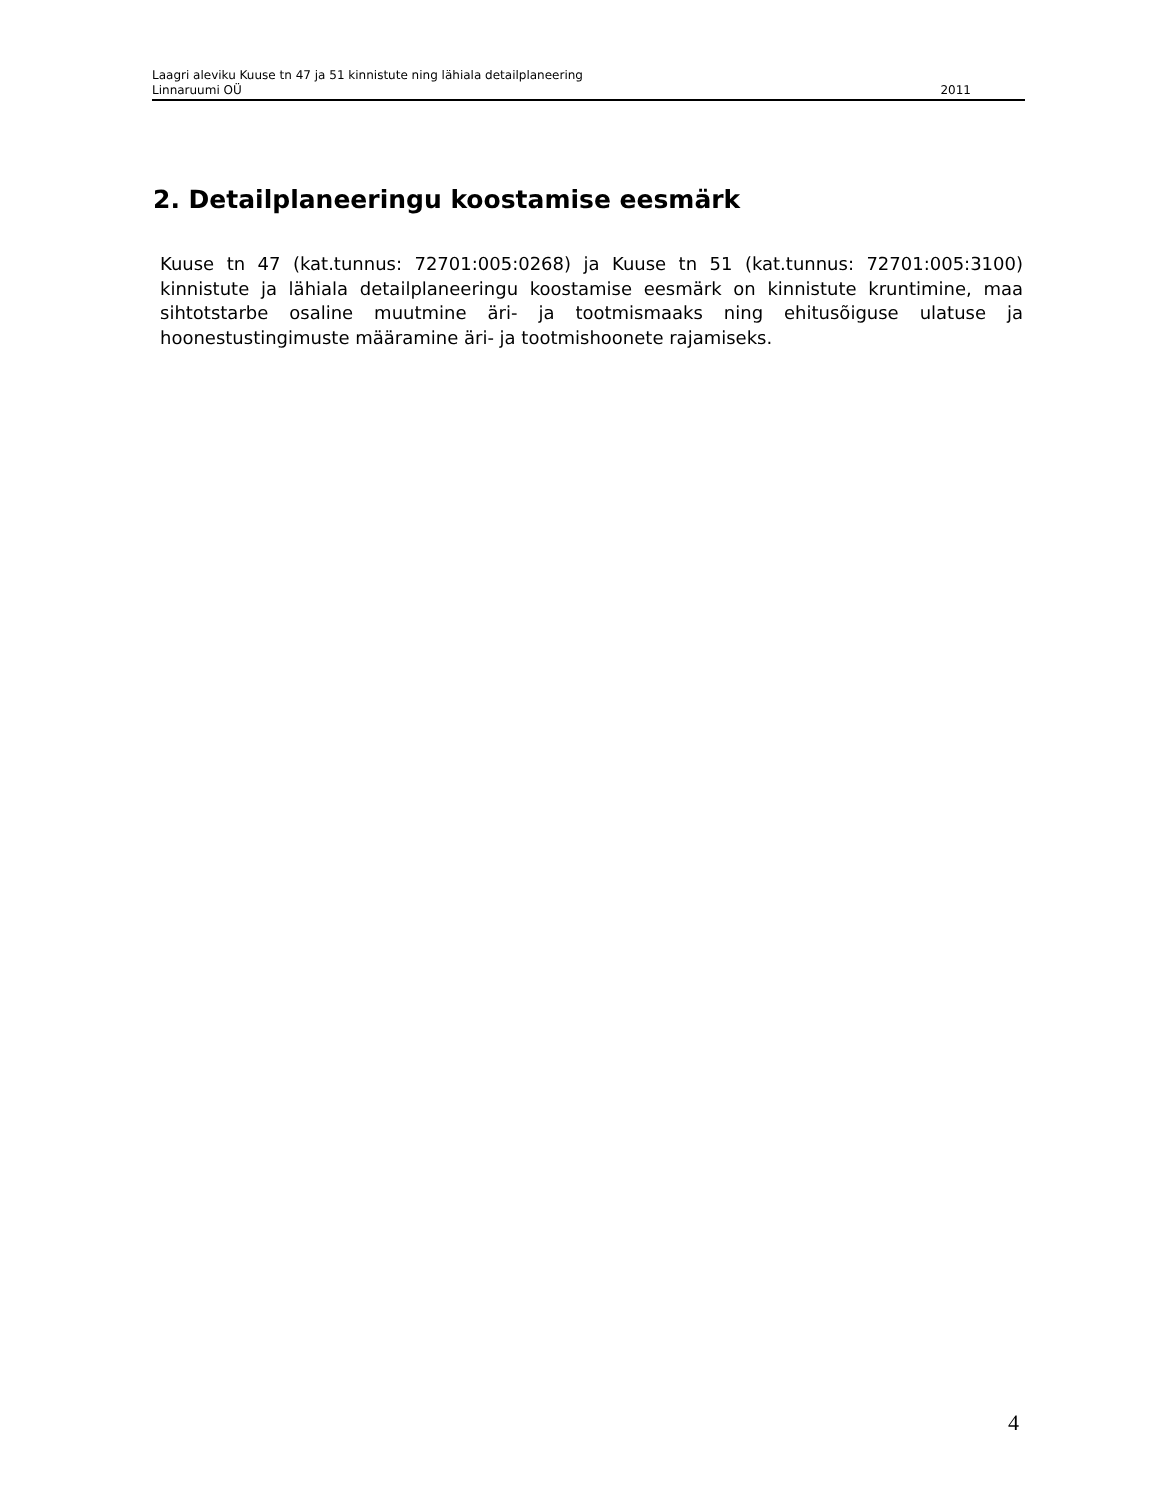Laagri aleviku Kuuse tn 47 ja 51 kinnistute ning lähiala detailplaneering
Linnaruumi OÜ 2011
2. Detailplaneeringu koostamise eesmärk
Kuuse tn 47 (kat.tunnus: 72701:005:0268) ja Kuuse tn 51 (kat.tunnus: 72701:005:3100) kinnistute ja lähiala detailplaneeringu koostamise eesmärk on kinnistute kruntimine, maa sihtotstarbe osaline muutmine äri- ja tootmismaaks ning ehitusõiguse ulatuse ja hoonestustingimuste määramine äri- ja tootmishoonete rajamiseks.
4